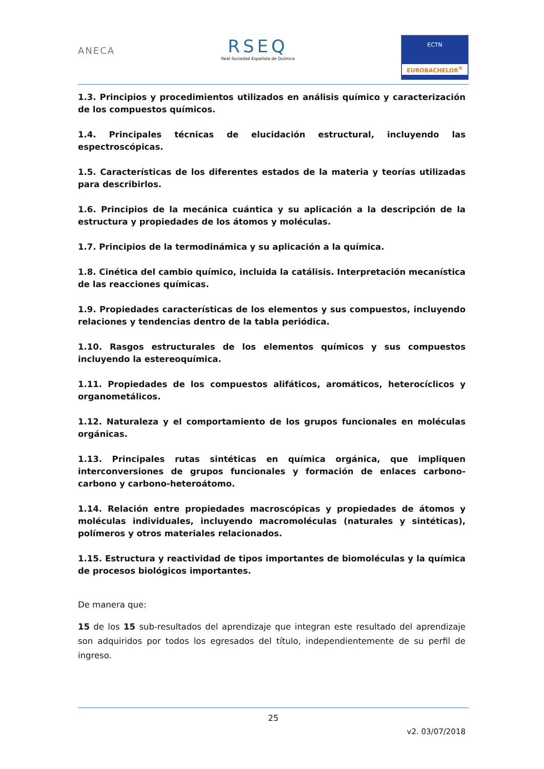ANECA
RSEQ
Real Sociedad Española de Química
ECTN
EUROBACHELOR<sup>®</sup>
1.3. Principios y procedimientos utilizados en análisis químico y caracterización de los compuestos químicos.
1.4. Principales técnicas de elucidación estructural, incluyendo las espectroscópicas.
1.5. Características de los diferentes estados de la materia y teorías utilizadas para describirlos.
1.6. Principios de la mecánica cuántica y su aplicación a la descripción de la estructura y propiedades de los átomos y moléculas.
1.7. Principios de la termodinámica y su aplicación a la química.
1.8. Cinética del cambio químico, incluida la catálisis. Interpretación mecanística de las reacciones químicas.
1.9. Propiedades características de los elementos y sus compuestos, incluyendo relaciones y tendencias dentro de la tabla periódica.
1.10. Rasgos estructurales de los elementos químicos y sus compuestos incluyendo la estereoquímica.
1.11. Propiedades de los compuestos alifáticos, aromáticos, heterocíclicos y organometálicos.
1.12. Naturaleza y el comportamiento de los grupos funcionales en moléculas orgánicas.
1.13. Principales rutas sintéticas en química orgánica, que impliquen interconversiones de grupos funcionales y formación de enlaces carbono-carbono y carbono-heteroátomo.
1.14. Relación entre propiedades macroscópicas y propiedades de átomos y moléculas individuales, incluyendo macromoléculas (naturales y sintéticas), polímeros y otros materiales relacionados.
1.15. Estructura y reactividad de tipos importantes de biomoléculas y la química de procesos biológicos importantes.
De manera que:
15 de los 15 sub-resultados del aprendizaje que integran este resultado del aprendizaje son adquiridos por todos los egresados del título, independientemente de su perfil de ingreso.
25
v2. 03/07/2018